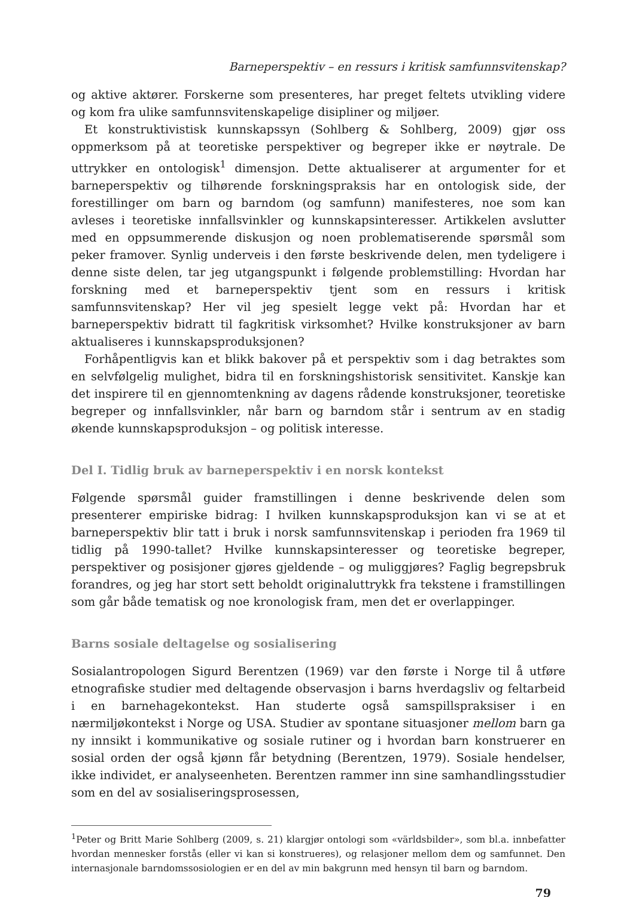Barneperspektiv – en ressurs i kritisk samfunnsvitenskap?
og aktive aktører. Forskerne som presenteres, har preget feltets utvikling videre og kom fra ulike samfunnsvitenskapelige disipliner og miljøer.
Et konstruktivistisk kunnskapssyn (Sohlberg & Sohlberg, 2009) gjør oss oppmerksom på at teoretiske perspektiver og begreper ikke er nøytrale. De uttrykker en ontologisk<sup>1</sup> dimensjon. Dette aktualiserer at argumenter for et barneperspektiv og tilhørende forskningspraksis har en ontologisk side, der forestillinger om barn og barndom (og samfunn) manifesteres, noe som kan avleses i teoretiske innfallsvinkler og kunnskapsinteresser. Artikkelen avslutter med en oppsummerende diskusjon og noen problematiserende spørsmål som peker framover. Synlig underveis i den første beskrivende delen, men tydeligere i denne siste delen, tar jeg utgangspunkt i følgende problemstilling: Hvordan har forskning med et barneperspektiv tjent som en ressurs i kritisk samfunnsvitenskap? Her vil jeg spesielt legge vekt på: Hvordan har et barneperspektiv bidratt til fagkritisk virksomhet? Hvilke konstruksjoner av barn aktualiseres i kunnskapsproduksjonen?
Forhåpentligvis kan et blikk bakover på et perspektiv som i dag betraktes som en selvfølgelig mulighet, bidra til en forskningshistorisk sensitivitet. Kanskje kan det inspirere til en gjennomtenkning av dagens rådende konstruksjoner, teoretiske begreper og innfallsvinkler, når barn og barndom står i sentrum av en stadig økende kunnskapsproduksjon – og politisk interesse.
Del I. Tidlig bruk av barneperspektiv i en norsk kontekst
Følgende spørsmål guider framstillingen i denne beskrivende delen som presenterer empiriske bidrag: I hvilken kunnskapsproduksjon kan vi se at et barneperspektiv blir tatt i bruk i norsk samfunnsvitenskap i perioden fra 1969 til tidlig på 1990-tallet? Hvilke kunnskapsinteresser og teoretiske begreper, perspektiver og posisjoner gjøres gjeldende – og muliggjøres? Faglig begrepsbruk forandres, og jeg har stort sett beholdt originaluttrykk fra tekstene i framstillingen som går både tematisk og noe kronologisk fram, men det er overlappinger.
Barns sosiale deltagelse og sosialisering
Sosialantropologen Sigurd Berentzen (1969) var den første i Norge til å utføre etnografiske studier med deltagende observasjon i barns hverdagsliv og feltarbeid i en barnehagekontekst. Han studerte også samspillspraksiser i en nærmiljøkontekst i Norge og USA. Studier av spontane situasjoner mellom barn ga ny innsikt i kommunikative og sosiale rutiner og i hvordan barn konstruerer en sosial orden der også kjønn får betydning (Berentzen, 1979). Sosiale hendelser, ikke individet, er analyseenheten. Berentzen rammer inn sine samhandlingsstudier som en del av sosialiseringsprosessen,
<sup>1</sup> Peter og Britt Marie Sohlberg (2009, s. 21) klargjør ontologi som «världsbilder», som bl.a. innbefatter hvordan mennesker forstås (eller vi kan si konstrueres), og relasjoner mellom dem og samfunnet. Den internasjonale barndomssosiologien er en del av min bakgrunn med hensyn til barn og barndom.
79